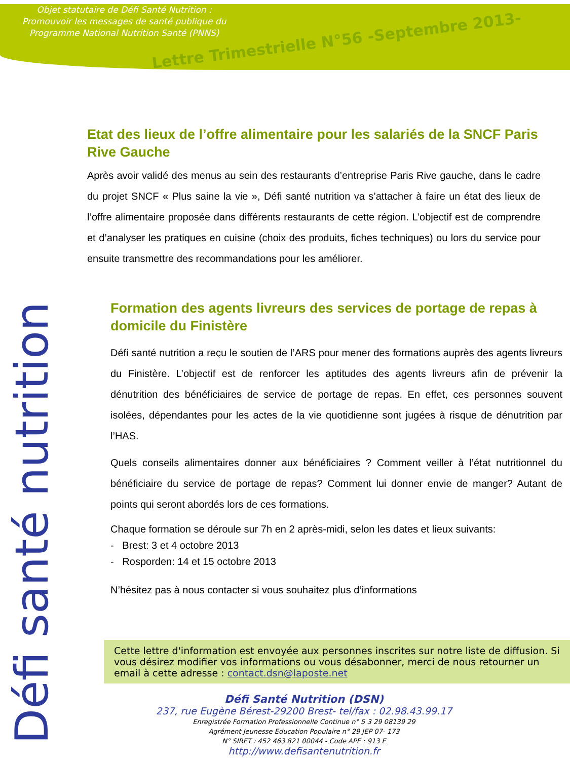Objet statutaire de Défi Santé Nutrition :
Promouvoir les messages de santé publique du Programme National Nutrition Santé (PNNS)
Lettre Trimestrielle N°56 -Septembre 2013-
Défi santé nutrition
Etat des lieux de l’offre alimentaire pour les salariés de la SNCF Paris Rive Gauche
Après avoir validé des menus au sein des restaurants d’entreprise Paris Rive gauche, dans le cadre du projet SNCF « Plus saine la vie », Défi santé nutrition va s’attacher à faire un état des lieux de l’offre alimentaire proposée dans différents restaurants de cette région. L’objectif est de comprendre et d’analyser les pratiques en cuisine (choix des produits, fiches techniques) ou lors du service pour ensuite transmettre des recommandations pour les améliorer.
Formation des agents livreurs des services de portage de repas à domicile du Finistère
Défi santé nutrition a reçu le soutien de l’ARS pour mener des formations auprès des agents livreurs du Finistère. L’objectif est de renforcer les aptitudes des agents livreurs afin de prévenir la dénutrition des bénéficiaires de service de portage de repas. En effet, ces personnes souvent isolées, dépendantes pour les actes de la vie quotidienne sont jugées à risque de dénutrition par l’HAS.
Quels conseils alimentaires donner aux bénéficiaires ? Comment veiller à l’état nutritionnel du bénéficiaire du service de portage de repas? Comment lui donner envie de manger? Autant de points qui seront abordés lors de ces formations.
Chaque formation se déroule sur 7h en 2 après-midi, selon les dates et lieux suivants:
- Brest: 3 et 4 octobre 2013
- Rosporden: 14 et 15 octobre 2013
N’hésitez pas à nous contacter si vous souhaitez plus d’informations
Cette lettre d'information est envoyée aux personnes inscrites sur notre liste de diffusion. Si vous désirez modifier vos informations ou vous désabonner, merci de nous retourner un email à cette adresse : contact.dsn@laposte.net
Défi Santé Nutrition (DSN)
237, rue Eugène Bérest-29200 Brest- tel/fax : 02.98.43.99.17
Enregistrée Formation Professionnelle Continue n° 5 3 29 08139 29
Agrément Jeunesse Education Populaire n° 29 JEP 07- 173
N° SIRET : 452 463 821 00044 - Code APE : 913 E
http://www.defisantenutrition.fr